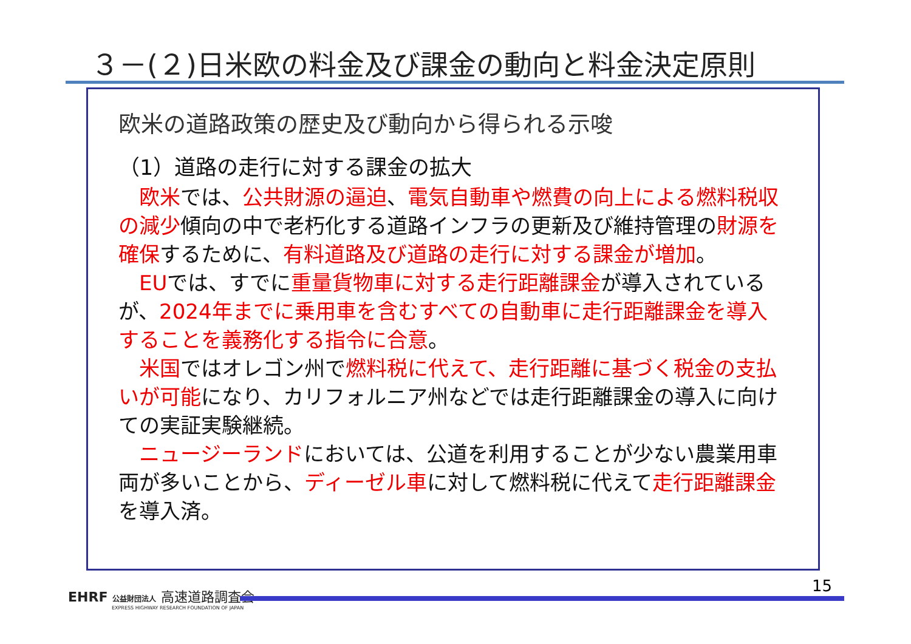３－(２)日米欧の料金及び課金の動向と料金決定原則
欧米の道路政策の歴史及び動向から得られる示唆
（1）道路の走行に対する課金の拡大
欧米では、公共財源の逼迫、電気自動車や燃費の向上による燃料税収の減少傾向の中で老朽化する道路インフラの更新及び維持管理の財源を確保するために、有料道路及び道路の走行に対する課金が増加。
EUでは、すでに重量貨物車に対する走行距離課金が導入されているが、2024年までに乗用車を含むすべての自動車に走行距離課金を導入することを義務化する指令に合意。
米国ではオレゴン州で燃料税に代えて、走行距離に基づく税金の支払いが可能になり、カリフォルニア州などでは走行距離課金の導入に向けての実証実験継続。
ニュージーランドにおいては、公道を利用することが少ない農業用車両が多いことから、ディーゼル車に対して燃料税に代えて走行距離課金を導入済。
EHRF 公益財団法人 高速道路調査会
EXPRESS HIGHWAY RESEARCH FOUNDATION OF JAPAN
15